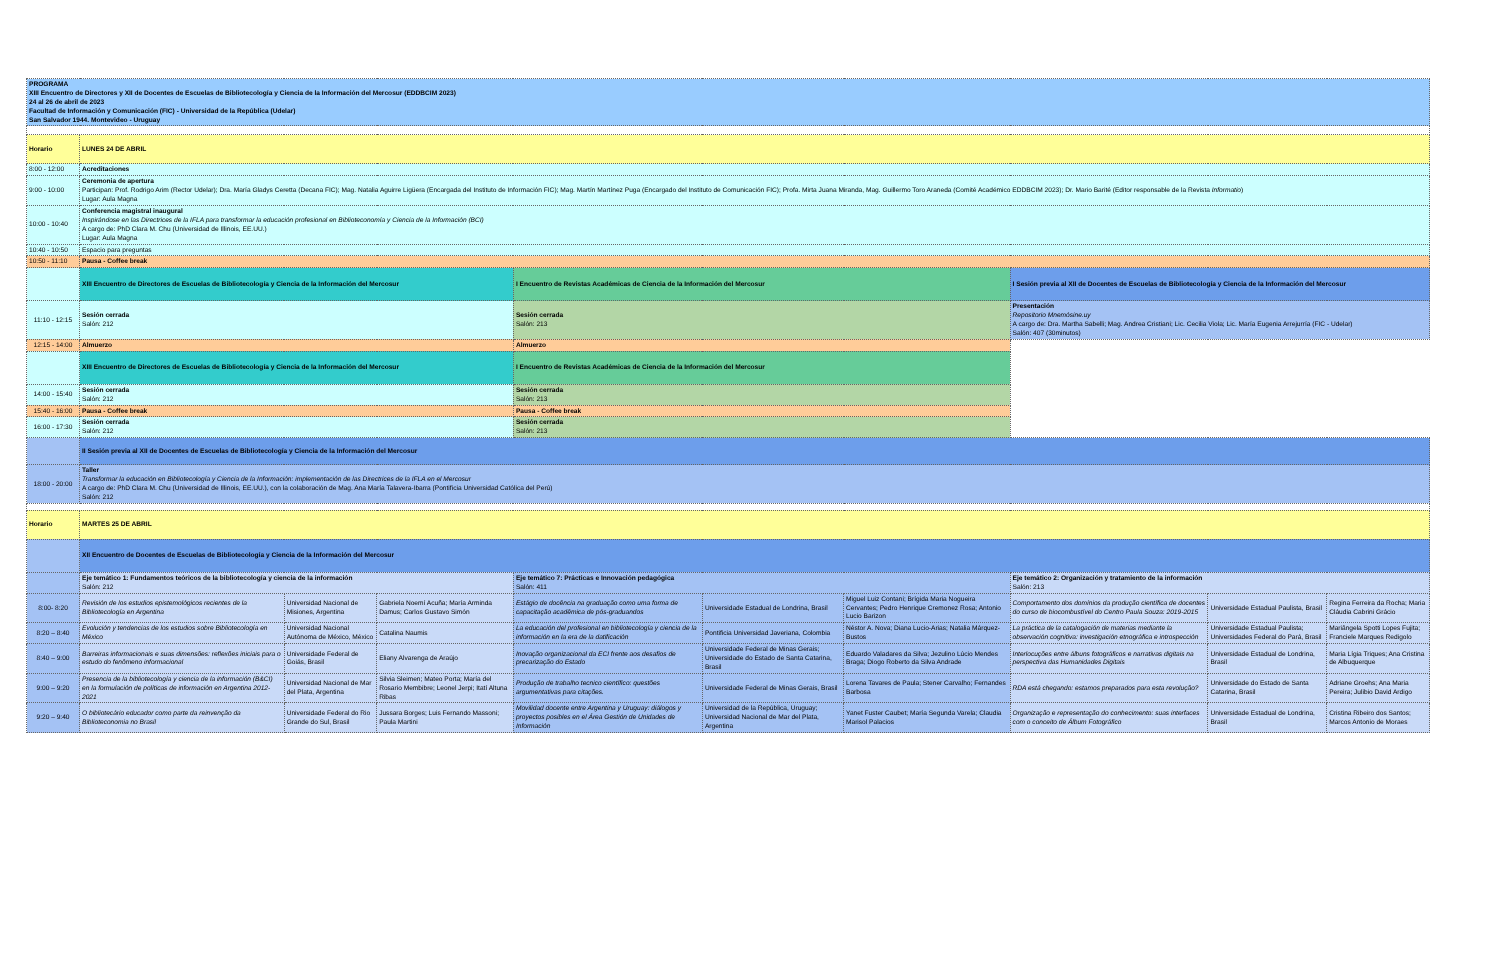| PROGRAMA XIII Encuentro de Directores y XII de Docentes de Escuelas de Bibliotecología y Ciencia de la Información del Mercosur (EDDBCIM 2023) 24 al 26 de abril de 2023 Facultad de Información y Comunicación (FIC) - Universidad de la República (Udelar) San Salvador 1944. Montevideo - Uruguay | | | | | | | | | |
| Horario | LUNES 24 DE ABRIL | | | | | | | | |
| 8:00 - 12:00 | Acreditaciones | | | | | | | | |
| 9:00 - 10:00 | Ceremonia de apertura Participan: Prof. Rodrigo Arim (Rector Udelar); Dra. María Gladys Ceretta (Decana FIC); Mag. Natalia Aguirre Ligüera (Encargada del Instituto de Información FIC); Mag. Martín Martínez Puga (Encargado del Instituto de Comunicación FIC); Profa. Mirta Juana Miranda, Mag. Guillermo Toro Araneda (Comité Académico EDDBCIM 2023); Dr. Mario Barité (Editor responsable de la Revista Informatio ) Lugar: Aula Magna | | | | | | | | |
| 10:00 - 10:40 | Conferencia magistral inaugural Inspirándose en las Directrices de la IFLA para transformar la educación profesional en Biblioteconomía y Ciencia de la Información (BCI) A cargo de: PhD Clara M. Chu (Universidad de Illinois, EE.UU.) Lugar: Aula Magna | | | | | | | | |
| 10:40 - 10:50 | Espacio para preguntas | | | | | | | | |
| 10:50 - 11:10 | Pausa - Coffee break | | | | | | | | |
| | XIII Encuentro de Directores de Escuelas de Bibliotecología y Ciencia de la Información del Mercosur | | | I Encuentro de Revistas Académicas de Ciencia de la Información del Mercosur | | | I Sesión previa al XII de Docentes de Escuelas de Bibliotecología y Ciencia de la Información del Mercosur | | |
| 11:10 - 12:15 | Sesión cerrada Salón: 212 | | | Sesión cerrada Salón: 213 | | | Presentación Repositorio Mnemósine.uy A cargo de: Dra. Martha Sabelli; Mag. Andrea Cristiani; Lic. Cecilia Viola; Lic. María Eugenia Arrejurría (FIC - Udelar) Salón: 407 (30minutos) | | |
| 12:15 - 14:00 | Almuerzo | | | Almuerzo | | | | | |
| | XIII Encuentro de Directores de Escuelas de Bibliotecología y Ciencia de la Información del Mercosur | | | I Encuentro de Revistas Académicas de Ciencia de la Información del Mercosur | | | | | |
| 14:00 - 15:40 | Sesión cerrada Salón: 212 | | | Sesión cerrada Salón: 213 | | | | | |
| 15:40 - 16:00 | Pausa - Coffee break | | | Pausa - Coffee break | | | | | |
| 16:00 - 17:30 | Sesión cerrada Salón: 212 | | | Sesión cerrada Salón: 213 | | | | | |
| | II Sesión previa al XII de Docentes de Escuelas de Bibliotecología y Ciencia de la Información del Mercosur | | | | | | | | |
| 18:00 - 20:00 | Taller Transformar la educación en Bibliotecología y Ciencia de la Información: implementación de las Directrices de la IFLA en el Mercosur A cargo de: PhD Clara M. Chu (Universidad de Illinois, EE.UU.), con la colaboración de Mag. Ana María Talavera-Ibarra (Pontificia Universidad Católica del Perú) Salón: 212 | | | | | | | | |
| Horario | MARTES 25 DE ABRIL | | | | | | | | |
| | XII Encuentro de Docentes de Escuelas de Bibliotecología y Ciencia de la Información del Mercosur | | | | | | | | |
| | Eje temático 1: Fundamentos teóricos de la bibliotecología y ciencia de la información Salón: 212 | | | Eje temático 7: Prácticas e Innovación pedagógica Salón: 411 | | | Eje temático 2: Organización y tratamiento de la información Salón: 213 | | |
| 8:00- 8:20 | Revisión de los estudios epistemológicos recientes de la Bibliotecología en Argentina | Universidad Nacional de Misiones, Argentina | Gabriela Noemí Acuña; María Arminda Damus; Carlos Gustavo Simón | Estágio de docência na graduação como uma forma de capacitação acadêmica de pós-graduandos | Universidade Estadual de Londrina, Brasil | Miguel Luiz Contani; Brígida Maria Nogueira Cervantes; Pedro Henrique Cremonez Rosa; Antonio Lucio Barizon | Comportamento dos domínios da produção científica de docentes do curso de biocombustível do Centro Paula Souza: 2019-2015 | Universidade Estadual Paulista, Brasil | Regina Ferreira da Rocha; Maria Cláudia Cabrini Grácio |
| 8:20 – 8:40 | Evolución y tendencias de los estudios sobre Bibliotecología en México | Universidad Nacional Autónoma de México, México | Catalina Naumis | La educación del profesional en bibliotecología y ciencia de la información en la era de la datificación | Pontificia Universidad Javeriana, Colombia | Néstor A. Nova; Diana Lucio-Arias; Natalia Márquez-Bustos | La práctica de la catalogación de materias mediante la observación cognitiva: investigación etnográfica e introspección | Universidade Estadual Paulista; Universidades Federal do Pará, Brasil | Mariângela Spotti Lopes Fujita; Franciele Marques Redigolo |
| 8:40 – 9:00 | Barreiras informacionais e suas dimensões: reflexões iniciais para o estudo do fenômeno informacional | Universidade Federal de Goiás, Brasil | Eliany Alvarenga de Araújo | Inovação organizacional da ECI frente aos desafios de precarização do Estado | Universidade Federal de Minas Gerais; Universidade do Estado de Santa Catarina, Brasil | Eduardo Valadares da Silva; Jezulino Lúcio Mendes Braga; Diogo Roberto da Silva Andrade | Interlocuções entre álbuns fotográficos e narrativas digitais na perspectiva das Humanidades Digitais | Universidade Estadual de Londrina, Brasil | Maria Lígia Triques; Ana Cristina de Albuquerque |
| 9:00 – 9:20 | Presencia de la bibliotecología y ciencia de la información (B&CI) en la formulación de políticas de información en Argentina 2012-2021 | Universidad Nacional de Mar del Plata, Argentina | Silvia Sleimen; Mateo Porta; María del Rosario Membibre; Leonel Jerpi; Itatí Altuna Ribas | Produção de trabalho tecnico científico: questões argumentativas para citações. | Universidade Federal de Minas Gerais, Brasil | Lorena Tavares de Paula; Stener Carvalho; Fernandes Barbosa | RDA está chegando: estamos preparados para esta revolução? | Universidade do Estado de Santa Catarina, Brasil | Adriane Groehs; Ana Maria Pereira; Julibio David Ardigo |
| 9:20 – 9:40 | O bibliotecário educador como parte da reinvenção da Biblioteconomia no Brasil | Universidade Federal do Rio Grande do Sul, Brasil | Jussara Borges; Luis Fernando Massoni; Paula Martini | Movilidad docente entre Argentina y Uruguay: diálogos y proyectos posibles en el Área Gestión de Unidades de Información | Universidad de la República, Uruguay; Universidad Nacional de Mar del Plata, Argentina | Yanet Fuster Caubet; María Segunda Varela; Claudia Marisol Palacios | Organização e representação do conhecimento: suas interfaces com o conceito de Álbum Fotográfico | Universidade Estadual de Londrina, Brasil | Cristina Ribeiro dos Santos; Marcos Antonio de Moraes |